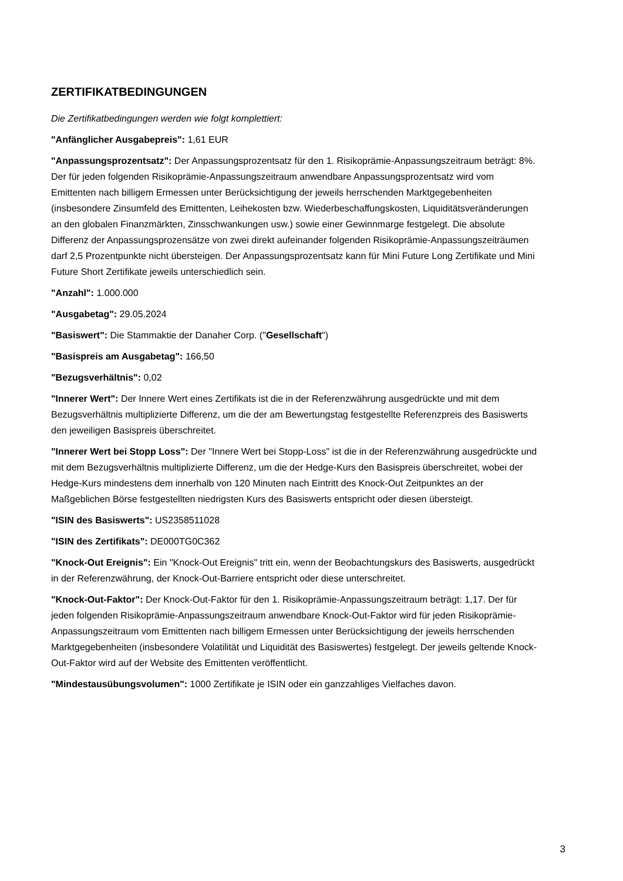ZERTIFIKATBEDINGUNGEN
Die Zertifikatbedingungen werden wie folgt komplettiert:
"Anfänglicher Ausgabepreis": 1,61 EUR
"Anpassungsprozentsatz": Der Anpassungsprozentsatz für den 1. Risikoprämie-Anpassungszeitraum beträgt: 8%. Der für jeden folgenden Risikoprämie-Anpassungszeitraum anwendbare Anpassungsprozentsatz wird vom Emittenten nach billigem Ermessen unter Berücksichtigung der jeweils herrschenden Marktgegebenheiten (insbesondere Zinsumfeld des Emittenten, Leihekosten bzw. Wiederbeschaffungskosten, Liquiditätsveränderungen an den globalen Finanzmärkten, Zinsschwankungen usw.) sowie einer Gewinnmarge festgelegt. Die absolute Differenz der Anpassungsprozensätze von zwei direkt aufeinander folgenden Risikoprämie-Anpassungszeiträumen darf 2,5 Prozentpunkte nicht übersteigen. Der Anpassungsprozentsatz kann für Mini Future Long Zertifikate und Mini Future Short Zertifikate jeweils unterschiedlich sein.
"Anzahl": 1.000.000
"Ausgabetag": 29.05.2024
"Basiswert": Die Stammaktie der Danaher Corp. ("Gesellschaft")
"Basispreis am Ausgabetag": 166,50
"Bezugsverhältnis": 0,02
"Innerer Wert": Der Innere Wert eines Zertifikats ist die in der Referenzwährung ausgedrückte und mit dem Bezugsverhältnis multiplizierte Differenz, um die der am Bewertungstag festgestellte Referenzpreis des Basiswerts den jeweiligen Basispreis überschreitet.
"Innerer Wert bei Stopp Loss": Der "Innere Wert bei Stopp-Loss" ist die in der Referenzwährung ausgedrückte und mit dem Bezugsverhältnis multiplizierte Differenz, um die der Hedge-Kurs den Basispreis überschreitet, wobei der Hedge-Kurs mindestens dem innerhalb von 120 Minuten nach Eintritt des Knock-Out Zeitpunktes an der Maßgeblichen Börse festgestellten niedrigsten Kurs des Basiswerts entspricht oder diesen übersteigt.
"ISIN des Basiswerts": US2358511028
"ISIN des Zertifikats": DE000TG0C362
"Knock-Out Ereignis": Ein "Knock-Out Ereignis" tritt ein, wenn der Beobachtungskurs des Basiswerts, ausgedrückt in der Referenzwährung, der Knock-Out-Barriere entspricht oder diese unterschreitet.
"Knock-Out-Faktor": Der Knock-Out-Faktor für den 1. Risikoprämie-Anpassungszeitraum beträgt: 1,17. Der für jeden folgenden Risikoprämie-Anpassungszeitraum anwendbare Knock-Out-Faktor wird für jeden Risikoprämie-Anpassungszeitraum vom Emittenten nach billigem Ermessen unter Berücksichtigung der jeweils herrschenden Marktgegebenheiten (insbesondere Volatilität und Liquidität des Basiswertes) festgelegt. Der jeweils geltende Knock-Out-Faktor wird auf der Website des Emittenten veröffentlicht.
"Mindestausübungsvolumen": 1000 Zertifikate je ISIN oder ein ganzzahliges Vielfaches davon.
3